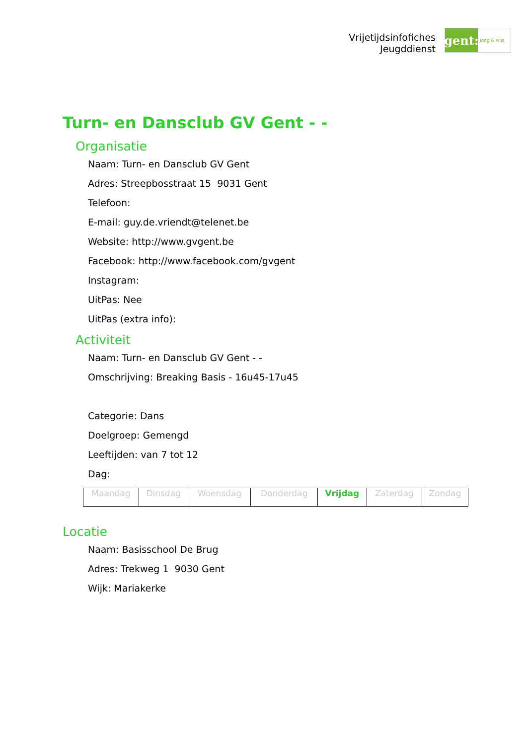Vrijetijdsinfofiches
Jeugddienst
gent:
jong & wijs
Turn- en Dansclub GV Gent - -
Organisatie
Naam: Turn- en Dansclub GV Gent
Adres: Streepbosstraat 15 9031 Gent
Telefoon:
E-mail: guy.de.vriendt@telenet.be
Website: http://www.gvgent.be
Facebook: http://www.facebook.com/gvgent
Instagram:
UitPas: Nee
UitPas (extra info):
Activiteit
Naam: Turn- en Dansclub GV Gent - -
Omschrijving: Breaking Basis - 16u45-17u45
Categorie: Dans
Doelgroep: Gemengd
Leeftijden: van 7 tot 12
Dag:
| Maandag | Dinsdag | Woensdag | Donderdag | Vrijdag | Zaterdag | Zondag |
Locatie
Naam: Basisschool De Brug
Adres: Trekweg 1 9030 Gent
Wijk: Mariakerke